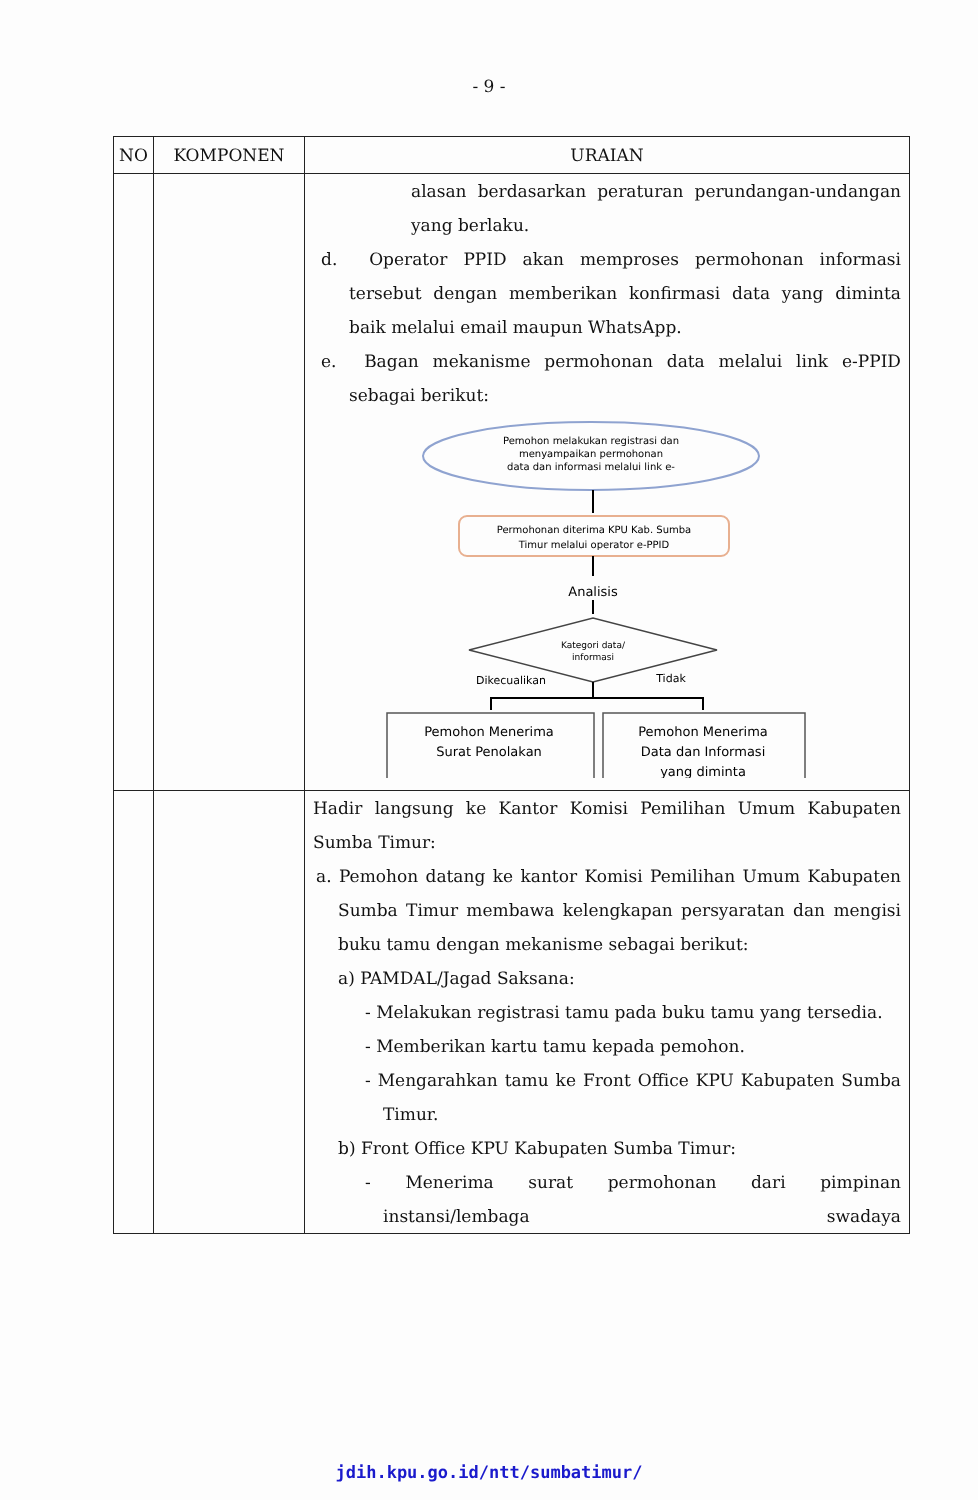- 9 -
| NO | KOMPONEN | URAIAN |
| --- | --- | --- |
| | | alasan berdasarkan peraturan perundangan-undangan yang berlaku. d. Operator PPID akan memproses permohonan informasi tersebut dengan memberikan konfirmasi data yang diminta baik melalui email maupun WhatsApp. e. Bagan mekanisme permohonan data melalui link e-PPID sebagai berikut: Pemohon melakukan registrasi dan menyampaikan permohonan data dan informasi melalui link e- Permohonan diterima KPU Kab. Sumba Timur melalui operator e-PPID Analisis Kategori data/ informasi Dikecualikan Tidak Pemohon Menerima Surat Penolakan Pemohon Menerima Data dan Informasi yang diminta |
| | | Hadir langsung ke Kantor Komisi Pemilihan Umum Kabupaten Sumba Timur: a. Pemohon datang ke kantor Komisi Pemilihan Umum Kabupaten Sumba Timur membawa kelengkapan persyaratan dan mengisi buku tamu dengan mekanisme sebagai berikut: a) PAMDAL/Jagad Saksana: - Melakukan registrasi tamu pada buku tamu yang tersedia. - Memberikan kartu tamu kepada pemohon. - Mengarahkan tamu ke Front Office KPU Kabupaten Sumba Timur. b) Front Office KPU Kabupaten Sumba Timur: - Menerima surat permohonan dari pimpinan instansi/lembaga swadaya |
jdih.kpu.go.id/ntt/sumbatimur/